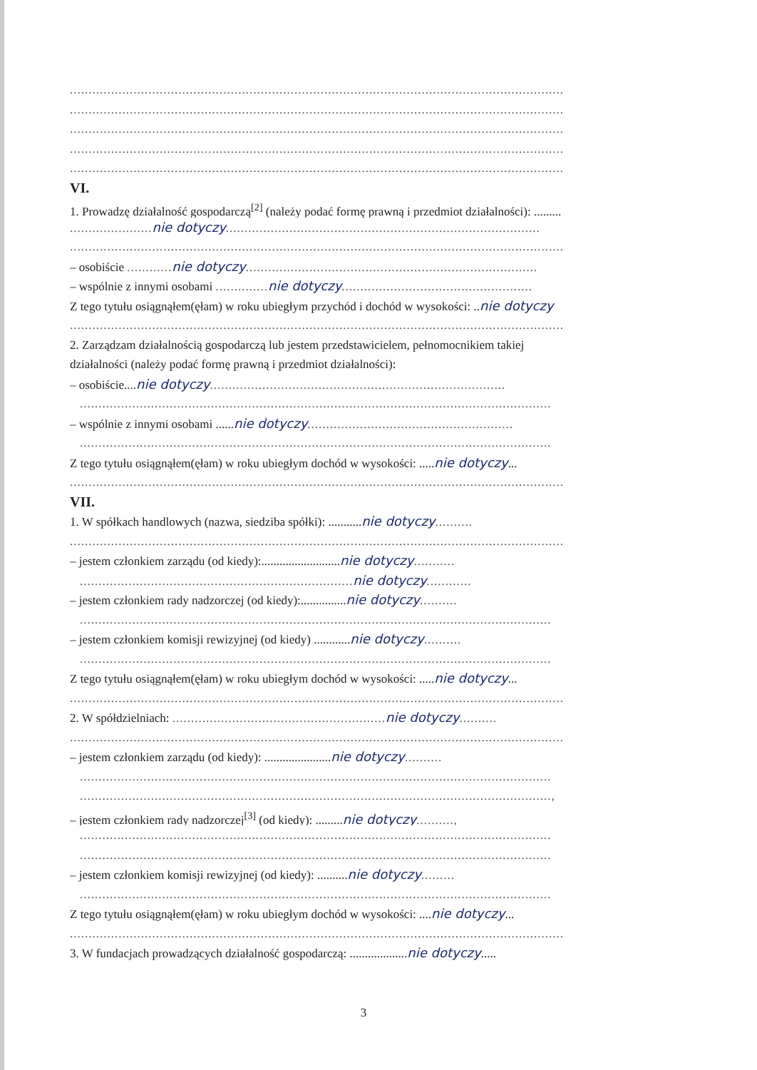....................................................................................................................................
....................................................................................................................................
....................................................................................................................................
....................................................................................................................................
....................................................................................................................................
VI.
1. Prowadzę działalność gospodarczą<sup>[2]</sup> (należy podać formę prawną i przedmiot działalności): .........
...................... nie dotyczy....................................................................................
....................................................................................................................................
– osobiście ............ nie dotyczy..............................................................................
– wspólnie z innymi osobami .............. nie dotyczy...................................................
Z tego tytułu osiągnąłem(ęłam) w roku ubiegłym przychód i dochód w wysokości: ..nie dotyczy
....................................................................................................................................
2. Zarządzam działalnością gospodarczą lub jestem przedstawicielem, pełnomocnikiem takiej
działalności (należy podać formę prawną i przedmiot działalności):
– osobiście....nie dotyczy...............................................................................
..............................................................................................................................
– wspólnie z innymi osobami ......nie dotyczy.......................................................
..............................................................................................................................
Z tego tytułu osiągnąłem(ęłam) w roku ubiegłym dochód w wysokości: .....nie dotyczy...
....................................................................................................................................
VII.
1. W spółkach handlowych (nazwa, siedziba spółki): ...........nie dotyczy..........
....................................................................................................................................
– jestem członkiem zarządu (od kiedy):..........................nie dotyczy...........
......................................................................... nie dotyczy............
– jestem członkiem rady nadzorczej (od kiedy):...............nie dotyczy..........
..............................................................................................................................
– jestem członkiem komisji rewizyjnej (od kiedy) ............nie dotyczy..........
..............................................................................................................................
Z tego tytułu osiągnąłem(ęłam) w roku ubiegłym dochód w wysokości: .....nie dotyczy...
....................................................................................................................................
2. W spółdzielniach: ......................................................... nie dotyczy..........
....................................................................................................................................
– jestem członkiem zarządu (od kiedy): ......................nie dotyczy..........
..............................................................................................................................
..............................................................................................................................,
– jestem członkiem rady nadzorczej<sup>[3]</sup> (od kiedy): .........nie dotyczy..........,
..............................................................................................................................
..............................................................................................................................
– jestem członkiem komisji rewizyjnej (od kiedy): ..........nie dotyczy.........
..............................................................................................................................
Z tego tytułu osiągnąłem(ęłam) w roku ubiegłym dochód w wysokości: ....nie dotyczy...
....................................................................................................................................
3. W fundacjach prowadzących działalność gospodarczą: ...................nie dotyczy.....
3